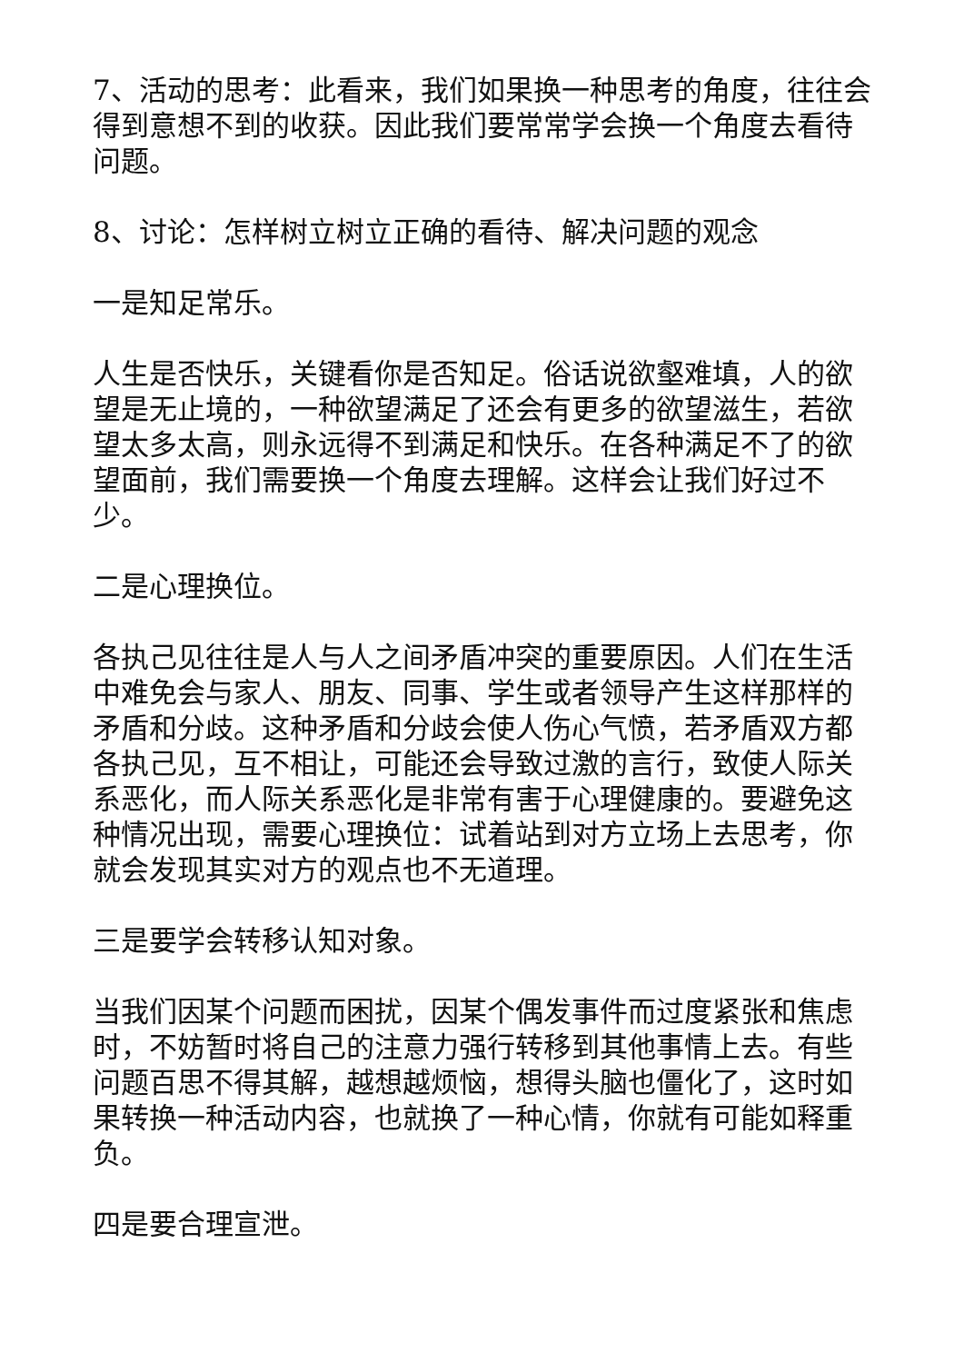7、活动的思考：此看来，我们如果换一种思考的角度，往往会得到意想不到的收获。因此我们要常常学会换一个角度去看待问题。
8、讨论：怎样树立树立正确的看待、解决问题的观念
一是知足常乐。
人生是否快乐，关键看你是否知足。俗话说欲壑难填，人的欲望是无止境的，一种欲望满足了还会有更多的欲望滋生，若欲望太多太高，则永远得不到满足和快乐。在各种满足不了的欲望面前，我们需要换一个角度去理解。这样会让我们好过不少。
二是心理换位。
各执己见往往是人与人之间矛盾冲突的重要原因。人们在生活中难免会与家人、朋友、同事、学生或者领导产生这样那样的矛盾和分歧。这种矛盾和分歧会使人伤心气愤，若矛盾双方都各执己见，互不相让，可能还会导致过激的言行，致使人际关系恶化，而人际关系恶化是非常有害于心理健康的。要避免这种情况出现，需要心理换位：试着站到对方立场上去思考，你就会发现其实对方的观点也不无道理。
三是要学会转移认知对象。
当我们因某个问题而困扰，因某个偶发事件而过度紧张和焦虑时，不妨暂时将自己的注意力强行转移到其他事情上去。有些问题百思不得其解，越想越烦恼，想得头脑也僵化了，这时如果转换一种活动内容，也就换了一种心情，你就有可能如释重负。
四是要合理宣泄。